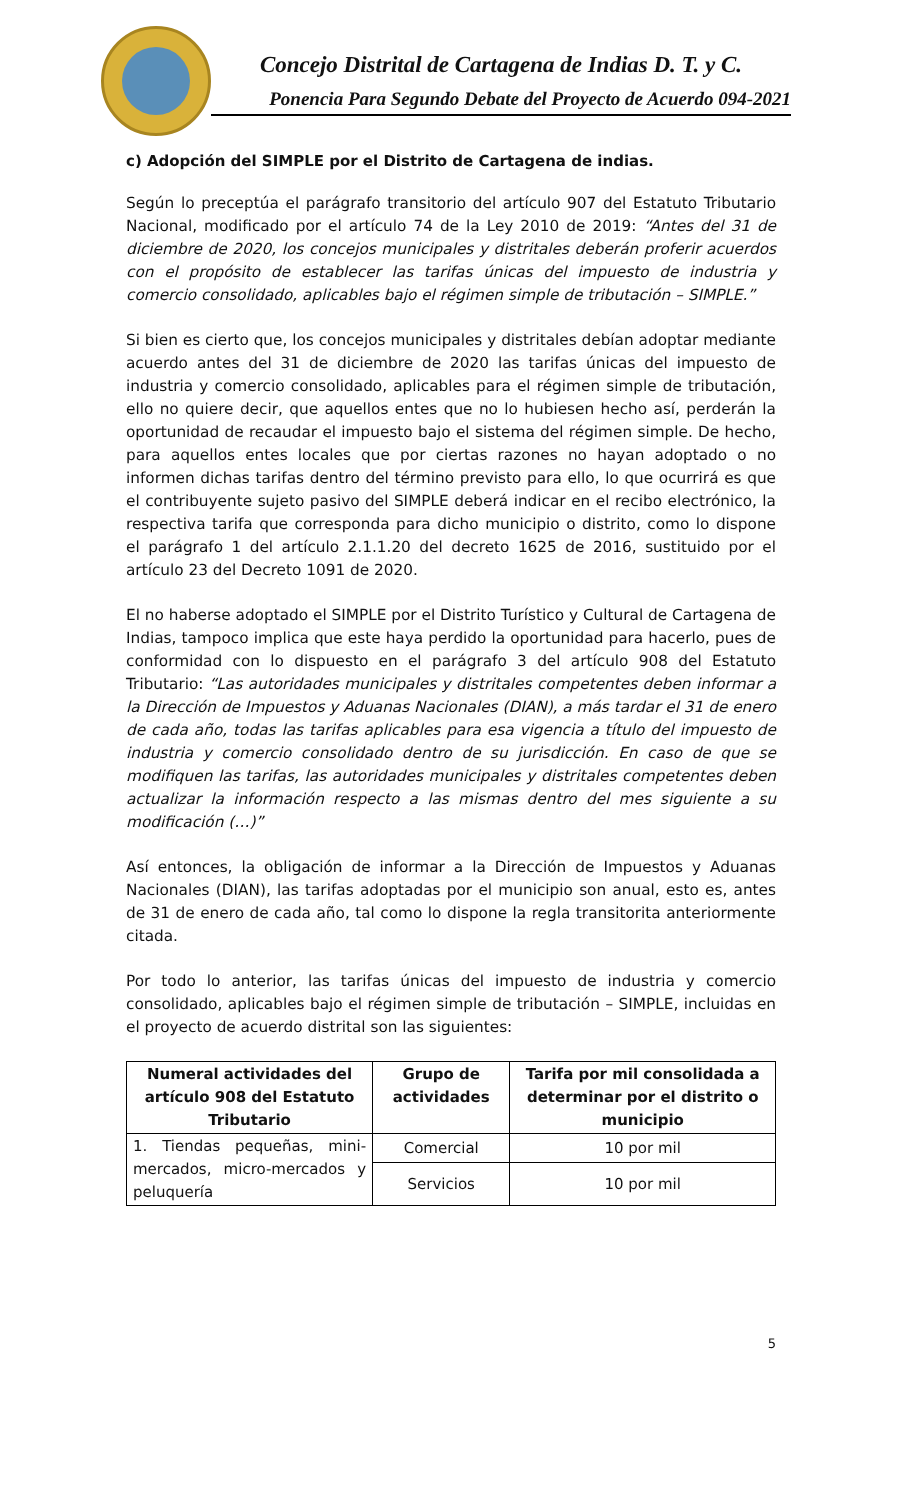Concejo Distrital de Cartagena de Indias D. T. y C.
Ponencia Para Segundo Debate del Proyecto de Acuerdo 094-2021
c) Adopción del SIMPLE por el Distrito de Cartagena de indias.
Según lo preceptúa el parágrafo transitorio del artículo 907 del Estatuto Tributario Nacional, modificado por el artículo 74 de la Ley 2010 de 2019: “Antes del 31 de diciembre de 2020, los concejos municipales y distritales deberán proferir acuerdos con el propósito de establecer las tarifas únicas del impuesto de industria y comercio consolidado, aplicables bajo el régimen simple de tributación – SIMPLE.”
Si bien es cierto que, los concejos municipales y distritales debían adoptar mediante acuerdo antes del 31 de diciembre de 2020 las tarifas únicas del impuesto de industria y comercio consolidado, aplicables para el régimen simple de tributación, ello no quiere decir, que aquellos entes que no lo hubiesen hecho así, perderán la oportunidad de recaudar el impuesto bajo el sistema del régimen simple. De hecho, para aquellos entes locales que por ciertas razones no hayan adoptado o no informen dichas tarifas dentro del término previsto para ello, lo que ocurrirá es que el contribuyente sujeto pasivo del SIMPLE deberá indicar en el recibo electrónico, la respectiva tarifa que corresponda para dicho municipio o distrito, como lo dispone el parágrafo 1 del artículo 2.1.1.20 del decreto 1625 de 2016, sustituido por el artículo 23 del Decreto 1091 de 2020.
El no haberse adoptado el SIMPLE por el Distrito Turístico y Cultural de Cartagena de Indias, tampoco implica que este haya perdido la oportunidad para hacerlo, pues de conformidad con lo dispuesto en el parágrafo 3 del artículo 908 del Estatuto Tributario: “Las autoridades municipales y distritales competentes deben informar a la Dirección de Impuestos y Aduanas Nacionales (DIAN), a más tardar el 31 de enero de cada año, todas las tarifas aplicables para esa vigencia a título del impuesto de industria y comercio consolidado dentro de su jurisdicción. En caso de que se modifiquen las tarifas, las autoridades municipales y distritales competentes deben actualizar la información respecto a las mismas dentro del mes siguiente a su modificación (…)”
Así entonces, la obligación de informar a la Dirección de Impuestos y Aduanas Nacionales (DIAN), las tarifas adoptadas por el municipio son anual, esto es, antes de 31 de enero de cada año, tal como lo dispone la regla transitorita anteriormente citada.
Por todo lo anterior, las tarifas únicas del impuesto de industria y comercio consolidado, aplicables bajo el régimen simple de tributación – SIMPLE, incluidas en el proyecto de acuerdo distrital son las siguientes:
| Numeral actividades del artículo 908 del Estatuto Tributario | Grupo de actividades | Tarifa por mil consolidada a determinar por el distrito o municipio |
| --- | --- | --- |
| 1. Tiendas pequeñas, mini-mercados, micro-mercados y peluquería | Comercial | 10 por mil |
| | Servicios | 10 por mil |
5